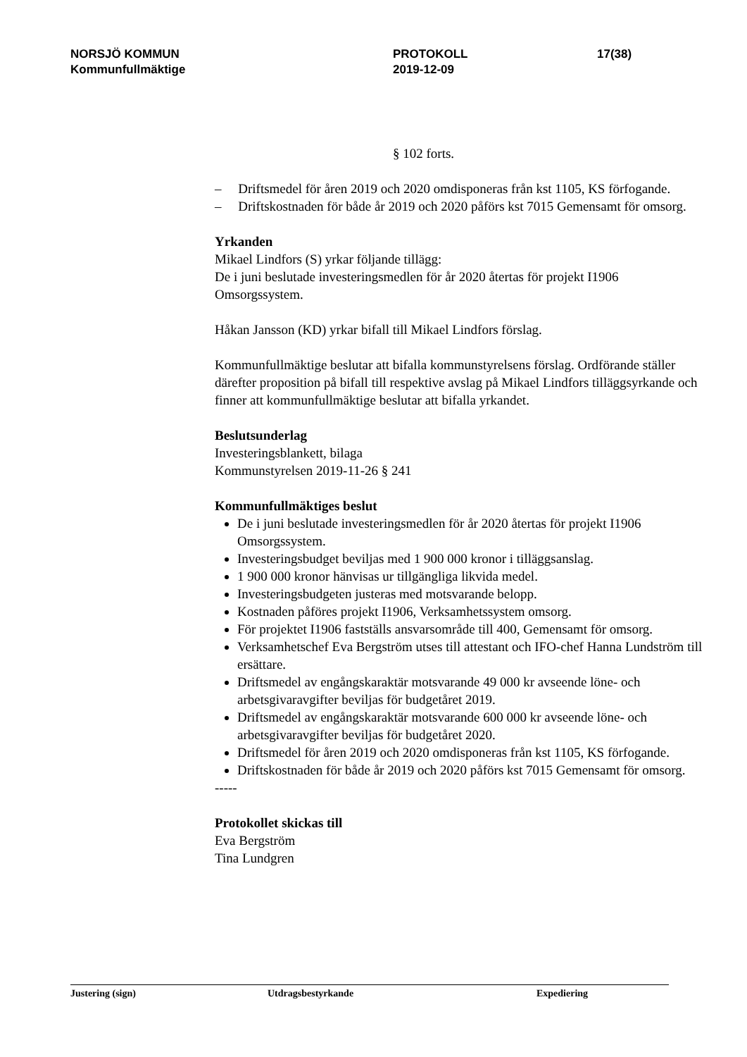NORSJÖ KOMMUN
Kommunfullmäktige
PROTOKOLL
2019-12-09
17(38)
§ 102 forts.
– Driftsmedel för åren 2019 och 2020 omdisponeras från kst 1105, KS förfogande.
– Driftskostnaden för både år 2019 och 2020 påförs kst 7015 Gemensamt för omsorg.
Yrkanden
Mikael Lindfors (S) yrkar följande tillägg:
De i juni beslutade investeringsmedlen för år 2020 återtas för projekt I1906 Omsorgssystem.
Håkan Jansson (KD) yrkar bifall till Mikael Lindfors förslag.
Kommunfullmäktige beslutar att bifalla kommunstyrelsens förslag. Ordförande ställer därefter proposition på bifall till respektive avslag på Mikael Lindfors tilläggsyrkande och finner att kommunfullmäktige beslutar att bifalla yrkandet.
Beslutsunderlag
Investeringsblankett, bilaga
Kommunstyrelsen 2019-11-26 § 241
Kommunfullmäktiges beslut
De i juni beslutade investeringsmedlen för år 2020 återtas för projekt I1906 Omsorgssystem.
Investeringsbudget beviljas med 1 900 000 kronor i tilläggsanslag.
1 900 000 kronor hänvisas ur tillgängliga likvida medel.
Investeringsbudgeten justeras med motsvarande belopp.
Kostnaden påföres projekt I1906, Verksamhetssystem omsorg.
För projektet I1906 fastställs ansvarsområde till 400, Gemensamt för omsorg.
Verksamhetschef Eva Bergström utses till attestant och IFO-chef Hanna Lundström till ersättare.
Driftsmedel av engångskaraktär motsvarande 49 000 kr avseende löne- och arbetsgivaravgifter beviljas för budgetåret 2019.
Driftsmedel av engångskaraktär motsvarande 600 000 kr avseende löne- och arbetsgivaravgifter beviljas för budgetåret 2020.
Driftsmedel för åren 2019 och 2020 omdisponeras från kst 1105, KS förfogande.
Driftskostnaden för både år 2019 och 2020 påförs kst 7015 Gemensamt för omsorg.
-----
Protokollet skickas till
Eva Bergström
Tina Lundgren
Justering (sign) Utdragsbestyrkande Expediering